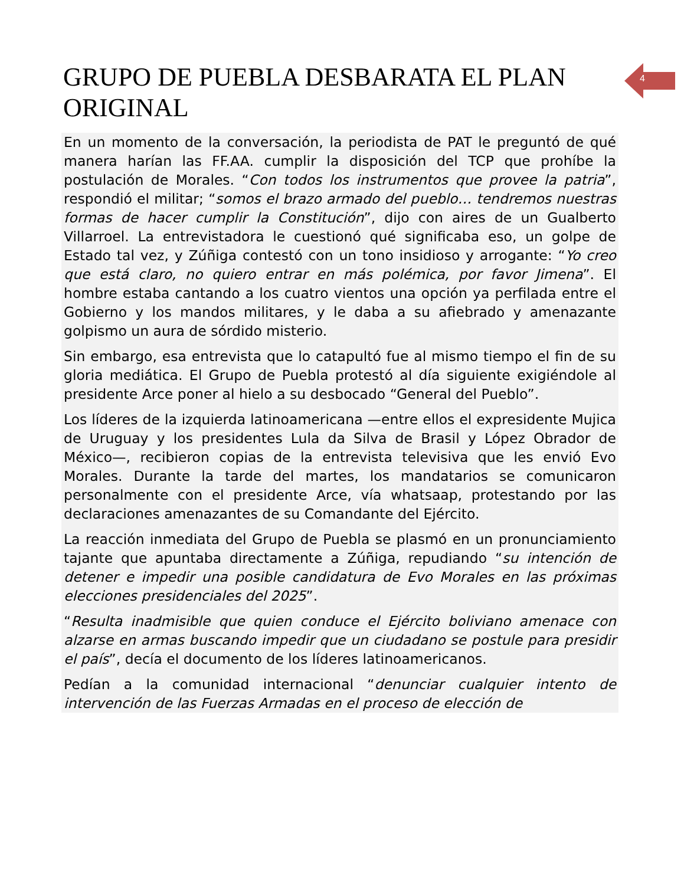GRUPO DE PUEBLA DESBARATA EL PLAN ORIGINAL
En un momento de la conversación, la periodista de PAT le preguntó de qué manera harían las FF.AA. cumplir la disposición del TCP que prohíbe la postulación de Morales. “Con todos los instrumentos que provee la patria”, respondió el militar; “somos el brazo armado del pueblo… tendremos nuestras formas de hacer cumplir la Constitución”, dijo con aires de un Gualberto Villarroel. La entrevistadora le cuestionó qué significaba eso, un golpe de Estado tal vez, y Zúñiga contestó con un tono insidioso y arrogante: “Yo creo que está claro, no quiero entrar en más polémica, por favor Jimena”. El hombre estaba cantando a los cuatro vientos una opción ya perfilada entre el Gobierno y los mandos militares, y le daba a su afiebrado y amenazante golpismo un aura de sórdido misterio.
Sin embargo, esa entrevista que lo catapultó fue al mismo tiempo el fin de su gloria mediática. El Grupo de Puebla protestó al día siguiente exigiéndole al presidente Arce poner al hielo a su desbocado “General del Pueblo”.
Los líderes de la izquierda latinoamericana —entre ellos el expresidente Mujica de Uruguay y los presidentes Lula da Silva de Brasil y López Obrador de México—, recibieron copias de la entrevista televisiva que les envió Evo Morales. Durante la tarde del martes, los mandatarios se comunicaron personalmente con el presidente Arce, vía whatsaap, protestando por las declaraciones amenazantes de su Comandante del Ejército.
La reacción inmediata del Grupo de Puebla se plasmó en un pronunciamiento tajante que apuntaba directamente a Zúñiga, repudiando “su intención de detener e impedir una posible candidatura de Evo Morales en las próximas elecciones presidenciales del 2025”.
“Resulta inadmisible que quien conduce el Ejército boliviano amenace con alzarse en armas buscando impedir que un ciudadano se postule para presidir el país”, decía el documento de los líderes latinoamericanos.
Pedían a la comunidad internacional “denunciar cualquier intento de intervención de las Fuerzas Armadas en el proceso de elección de
4